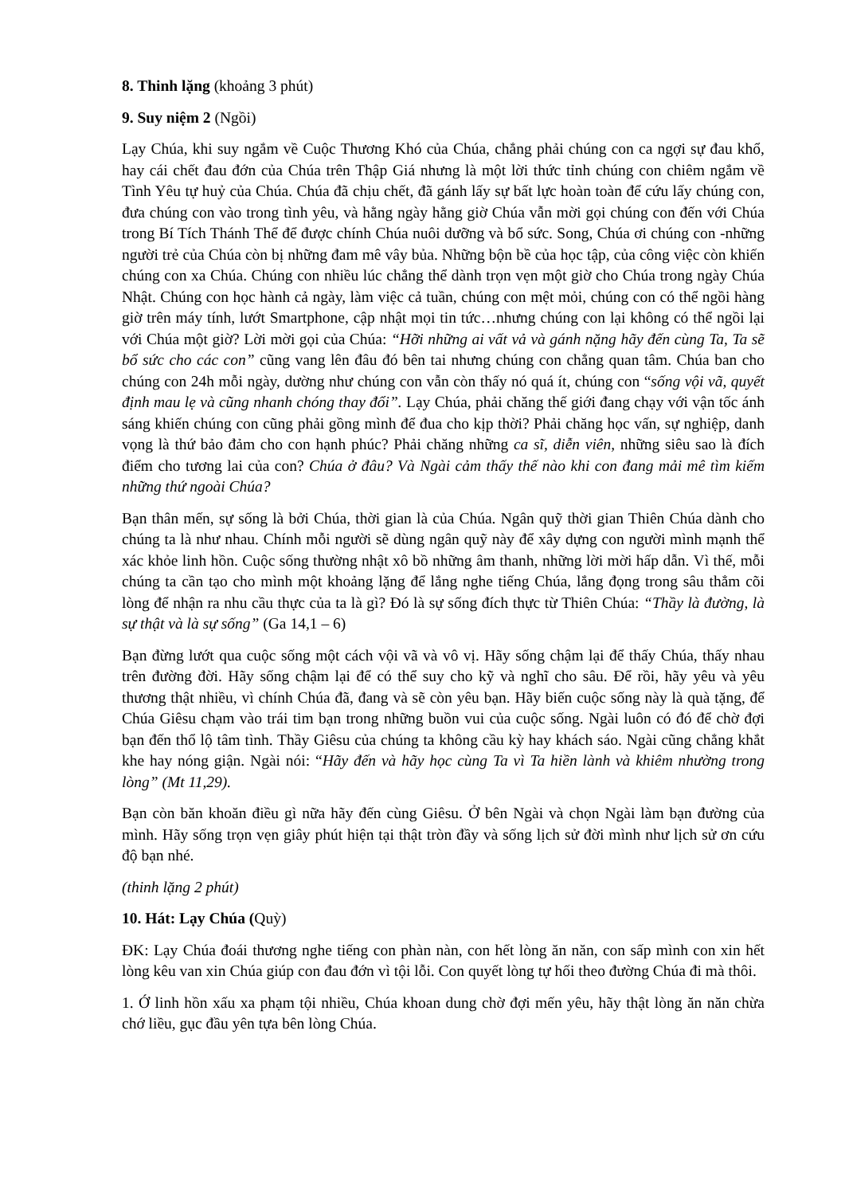8. Thinh lặng (khoảng 3 phút)
9. Suy niệm 2 (Ngồi)
Lạy Chúa, khi suy ngắm về Cuộc Thương Khó của Chúa, chẳng phải chúng con ca ngợi sự đau khổ, hay cái chết đau đớn của Chúa trên Thập Giá nhưng là một lời thức tỉnh chúng con chiêm ngắm về Tình Yêu tự huỷ của Chúa. Chúa đã chịu chết, đã gánh lấy sự bất lực hoàn toàn để cứu lấy chúng con, đưa chúng con vào trong tình yêu, và hằng ngày hằng giờ Chúa vẫn mời gọi chúng con đến với Chúa trong Bí Tích Thánh Thể để được chính Chúa nuôi dưỡng và bổ sức. Song, Chúa ơi chúng con -những người trẻ của Chúa còn bị những đam mê vây bủa. Những bộn bề của học tập, của công việc còn khiến chúng con xa Chúa. Chúng con nhiều lúc chẳng thể dành trọn vẹn một giờ cho Chúa trong ngày Chúa Nhật. Chúng con học hành cả ngày, làm việc cả tuần, chúng con mệt mỏi, chúng con có thể ngồi hàng giờ trên máy tính, lướt Smartphone, cập nhật mọi tin tức…nhưng chúng con lại không có thể ngồi lại với Chúa một giờ? Lời mời gọi của Chúa: “Hỡi những ai vất vả và gánh nặng hãy đến cùng Ta, Ta sẽ bổ sức cho các con” cũng vang lên đâu đó bên tai nhưng chúng con chẳng quan tâm. Chúa ban cho chúng con 24h mỗi ngày, dường như chúng con vẫn còn thấy nó quá ít, chúng con “sống vội vã, quyết định mau lẹ và cũng nhanh chóng thay đổi”. Lạy Chúa, phải chăng thế giới đang chạy với vận tốc ánh sáng khiến chúng con cũng phải gồng mình để đua cho kịp thời? Phải chăng học vấn, sự nghiệp, danh vọng là thứ bảo đảm cho con hạnh phúc? Phải chăng những ca sĩ, diễn viên, những siêu sao là đích điểm cho tương lai của con? Chúa ở đâu? Và Ngài cảm thấy thế nào khi con đang mải mê tìm kiếm những thứ ngoài Chúa?
Bạn thân mến, sự sống là bởi Chúa, thời gian là của Chúa. Ngân quỹ thời gian Thiên Chúa dành cho chúng ta là như nhau. Chính mỗi người sẽ dùng ngân quỹ này để xây dựng con người mình mạnh thể xác khỏe linh hồn. Cuộc sống thường nhật xô bồ những âm thanh, những lời mời hấp dẫn. Vì thế, mỗi chúng ta cần tạo cho mình một khoảng lặng để lắng nghe tiếng Chúa, lắng đọng trong sâu thẳm cõi lòng để nhận ra nhu cầu thực của ta là gì? Đó là sự sống đích thực từ Thiên Chúa: “Thầy là đường, là sự thật và là sự sống” (Ga 14,1 – 6)
Bạn đừng lướt qua cuộc sống một cách vội vã và vô vị. Hãy sống chậm lại để thấy Chúa, thấy nhau trên đường đời. Hãy sống chậm lại để có thể suy cho kỹ và nghĩ cho sâu. Để rồi, hãy yêu và yêu thương thật nhiều, vì chính Chúa đã, đang và sẽ còn yêu bạn. Hãy biến cuộc sống này là quà tặng, để Chúa Giêsu chạm vào trái tim bạn trong những buồn vui của cuộc sống. Ngài luôn có đó để chờ đợi bạn đến thổ lộ tâm tình. Thầy Giêsu của chúng ta không cầu kỳ hay khách sáo. Ngài cũng chẳng khắt khe hay nóng giận. Ngài nói: “Hãy đến và hãy học cùng Ta vì Ta hiền lành và khiêm nhường trong lòng” (Mt 11,29).
Bạn còn băn khoăn điều gì nữa hãy đến cùng Giêsu. Ở bên Ngài và chọn Ngài làm bạn đường của mình. Hãy sống trọn vẹn giây phút hiện tại thật tròn đầy và sống lịch sử đời mình như lịch sử ơn cứu độ bạn nhé.
(thinh lặng 2 phút)
10. Hát: Lạy Chúa (Quỳ)
ĐK: Lạy Chúa đoái thương nghe tiếng con phàn nàn, con hết lòng ăn năn, con sấp mình con xin hết lòng kêu van xin Chúa giúp con đau đớn vì tội lỗi. Con quyết lòng tự hối theo đường Chúa đi mà thôi.
1. Ớ linh hồn xấu xa phạm tội nhiều, Chúa khoan dung chờ đợi mến yêu, hãy thật lòng ăn năn chừa chớ liều, gục đầu yên tựa bên lòng Chúa.